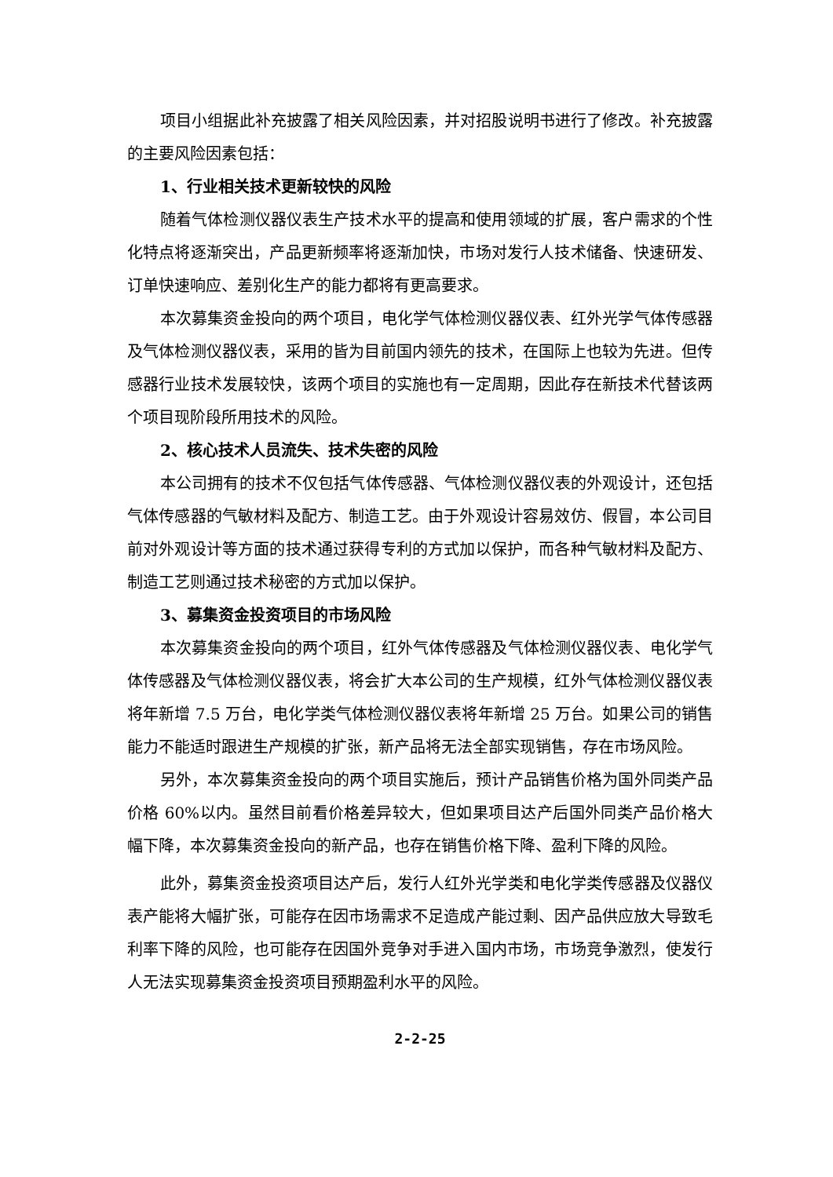项目小组据此补充披露了相关风险因素，并对招股说明书进行了修改。补充披露的主要风险因素包括：
1、行业相关技术更新较快的风险
随着气体检测仪器仪表生产技术水平的提高和使用领域的扩展，客户需求的个性化特点将逐渐突出，产品更新频率将逐渐加快，市场对发行人技术储备、快速研发、订单快速响应、差别化生产的能力都将有更高要求。
本次募集资金投向的两个项目，电化学气体检测仪器仪表、红外光学气体传感器及气体检测仪器仪表，采用的皆为目前国内领先的技术，在国际上也较为先进。但传感器行业技术发展较快，该两个项目的实施也有一定周期，因此存在新技术代替该两个项目现阶段所用技术的风险。
2、核心技术人员流失、技术失密的风险
本公司拥有的技术不仅包括气体传感器、气体检测仪器仪表的外观设计，还包括气体传感器的气敏材料及配方、制造工艺。由于外观设计容易效仿、假冒，本公司目前对外观设计等方面的技术通过获得专利的方式加以保护，而各种气敏材料及配方、制造工艺则通过技术秘密的方式加以保护。
3、募集资金投资项目的市场风险
本次募集资金投向的两个项目，红外气体传感器及气体检测仪器仪表、电化学气体传感器及气体检测仪器仪表，将会扩大本公司的生产规模，红外气体检测仪器仪表将年新增 7.5 万台，电化学类气体检测仪器仪表将年新增 25 万台。如果公司的销售能力不能适时跟进生产规模的扩张，新产品将无法全部实现销售，存在市场风险。
另外，本次募集资金投向的两个项目实施后，预计产品销售价格为国外同类产品价格 60%以内。虽然目前看价格差异较大，但如果项目达产后国外同类产品价格大幅下降，本次募集资金投向的新产品，也存在销售价格下降、盈利下降的风险。
此外，募集资金投资项目达产后，发行人红外光学类和电化学类传感器及仪器仪表产能将大幅扩张，可能存在因市场需求不足造成产能过剩、因产品供应放大导致毛利率下降的风险，也可能存在因国外竞争对手进入国内市场，市场竞争激烈，使发行人无法实现募集资金投资项目预期盈利水平的风险。
2-2-25